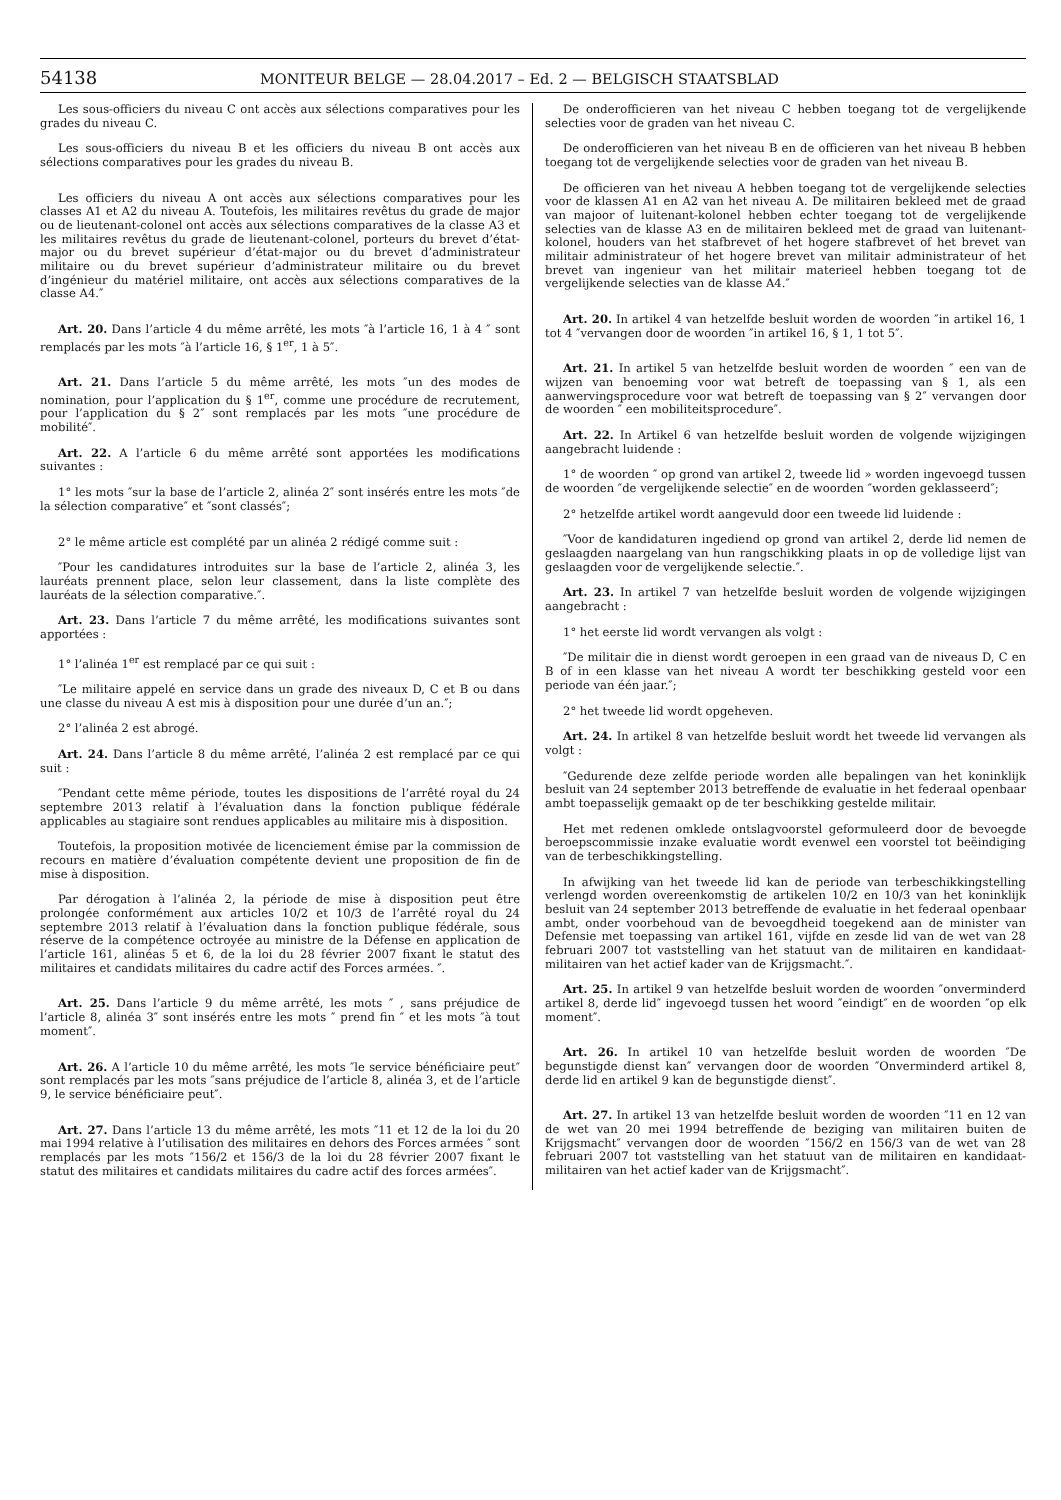54138 MONITEUR BELGE — 28.04.2017 – Ed. 2 — BELGISCH STAATSBLAD
Les sous-officiers du niveau C ont accès aux sélections comparatives pour les grades du niveau C.
Les sous-officiers du niveau B et les officiers du niveau B ont accès aux sélections comparatives pour les grades du niveau B.
Les officiers du niveau A ont accès aux sélections comparatives pour les classes A1 et A2 du niveau A. Toutefois, les militaires revêtus du grade de major ou de lieutenant-colonel ont accès aux sélections comparatives de la classe A3 et les militaires revêtus du grade de lieutenant-colonel, porteurs du brevet d’état-major ou du brevet supérieur d’état-major ou du brevet d’administrateur militaire ou du brevet supérieur d’administrateur militaire ou du brevet d’ingénieur du matériel militaire, ont accès aux sélections comparatives de la classe A4.″
Art. 20. Dans l’article 4 du même arrêté, les mots ″à l’article 16, 1 à 4 ″ sont remplacés par les mots ″à l’article 16, § 1<sup>er</sup>, 1 à 5″.
Art. 21. Dans l’article 5 du même arrêté, les mots ″un des modes de nomination, pour l’application du § 1<sup>er</sup>, comme une procédure de recrutement, pour l’application du § 2″ sont remplacés par les mots ″une procédure de mobilité″.
Art. 22. A l’article 6 du même arrêté sont apportées les modifications suivantes :
1° les mots ″sur la base de l’article 2, alinéa 2″ sont insérés entre les mots ″de la sélection comparative″ et ″sont classés″;
2° le même article est complété par un alinéa 2 rédigé comme suit :
″Pour les candidatures introduites sur la base de l’article 2, alinéa 3, les lauréats prennent place, selon leur classement, dans la liste complète des lauréats de la sélection comparative.″.
Art. 23. Dans l’article 7 du même arrêté, les modifications suivantes sont apportées :
1° l’alinéa 1<sup>er</sup> est remplacé par ce qui suit :
″Le militaire appelé en service dans un grade des niveaux D, C et B ou dans une classe du niveau A est mis à disposition pour une durée d’un an.″;
2° l’alinéa 2 est abrogé.
Art. 24. Dans l’article 8 du même arrêté, l’alinéa 2 est remplacé par ce qui suit :
″Pendant cette même période, toutes les dispositions de l’arrêté royal du 24 septembre 2013 relatif à l’évaluation dans la fonction publique fédérale applicables au stagiaire sont rendues applicables au militaire mis à disposition.
Toutefois, la proposition motivée de licenciement émise par la commission de recours en matière d’évaluation compétente devient une proposition de fin de mise à disposition.
Par dérogation à l’alinéa 2, la période de mise à disposition peut être prolongée conformément aux articles 10/2 et 10/3 de l’arrêté royal du 24 septembre 2013 relatif à l’évaluation dans la fonction publique fédérale, sous réserve de la compétence octroyée au ministre de la Défense en application de l’article 161, alinéas 5 et 6, de la loi du 28 février 2007 fixant le statut des militaires et candidats militaires du cadre actif des Forces armées. ″.
Art. 25. Dans l’article 9 du même arrêté, les mots ″ , sans préjudice de l’article 8, alinéa 3″ sont insérés entre les mots ″ prend fin ″ et les mots ″à tout moment″.
Art. 26. A l’article 10 du même arrêté, les mots ″le service bénéficiaire peut″ sont remplacés par les mots ″sans préjudice de l’article 8, alinéa 3, et de l’article 9, le service bénéficiaire peut″.
Art. 27. Dans l’article 13 du même arrêté, les mots ″11 et 12 de la loi du 20 mai 1994 relative à l’utilisation des militaires en dehors des Forces armées ″ sont remplacés par les mots ″156/2 et 156/3 de la loi du 28 février 2007 fixant le statut des militaires et candidats militaires du cadre actif des forces armées″.
De onderofficieren van het niveau C hebben toegang tot de vergelijkende selecties voor de graden van het niveau C.
De onderofficieren van het niveau B en de officieren van het niveau B hebben toegang tot de vergelijkende selecties voor de graden van het niveau B.
De officieren van het niveau A hebben toegang tot de vergelijkende selecties voor de klassen A1 en A2 van het niveau A. De militairen bekleed met de graad van majoor of luitenant-kolonel hebben echter toegang tot de vergelijkende selecties van de klasse A3 en de militairen bekleed met de graad van luitenant-kolonel, houders van het stafbrevet of het hogere stafbrevet of het brevet van militair administrateur of het hogere brevet van militair administrateur of het brevet van ingenieur van het militair materieel hebben toegang tot de vergelijkende selecties van de klasse A4.″
Art. 20. In artikel 4 van hetzelfde besluit worden de woorden ″in artikel 16, 1 tot 4 ″vervangen door de woorden ″in artikel 16, § 1, 1 tot 5″.
Art. 21. In artikel 5 van hetzelfde besluit worden de woorden ″ een van de wijzen van benoeming voor wat betreft de toepassing van § 1, als een aanwervingsprocedure voor wat betreft de toepassing van § 2″ vervangen door de woorden ″ een mobiliteitsprocedure″.
Art. 22. In Artikel 6 van hetzelfde besluit worden de volgende wijzigingen aangebracht luidende :
1° de woorden ″ op grond van artikel 2, tweede lid » worden ingevoegd tussen de woorden ″de vergelijkende selectie″ en de woorden ″worden geklasseerd″;
2° hetzelfde artikel wordt aangevuld door een tweede lid luidende :
″Voor de kandidaturen ingediend op grond van artikel 2, derde lid nemen de geslaagden naargelang van hun rangschikking plaats in op de volledige lijst van geslaagden voor de vergelijkende selectie.″.
Art. 23. In artikel 7 van hetzelfde besluit worden de volgende wijzigingen aangebracht :
1° het eerste lid wordt vervangen als volgt :
″De militair die in dienst wordt geroepen in een graad van de niveaus D, C en B of in een klasse van het niveau A wordt ter beschikking gesteld voor een periode van één jaar.″;
2° het tweede lid wordt opgeheven.
Art. 24. In artikel 8 van hetzelfde besluit wordt het tweede lid vervangen als volgt :
″Gedurende deze zelfde periode worden alle bepalingen van het koninklijk besluit van 24 september 2013 betreffende de evaluatie in het federaal openbaar ambt toepasselijk gemaakt op de ter beschikking gestelde militair.
Het met redenen omklede ontslagvoorstel geformuleerd door de bevoegde beroepscommissie inzake evaluatie wordt evenwel een voorstel tot beëindiging van de terbeschikkingstelling.
In afwijking van het tweede lid kan de periode van terbeschikkingstelling verlengd worden overeenkomstig de artikelen 10/2 en 10/3 van het koninklijk besluit van 24 september 2013 betreffende de evaluatie in het federaal openbaar ambt, onder voorbehoud van de bevoegdheid toegekend aan de minister van Defensie met toepassing van artikel 161, vijfde en zesde lid van de wet van 28 februari 2007 tot vaststelling van het statuut van de militairen en kandidaat-militairen van het actief kader van de Krijgsmacht.″.
Art. 25. In artikel 9 van hetzelfde besluit worden de woorden ″onverminderd artikel 8, derde lid″ ingevoegd tussen het woord ″eindigt″ en de woorden ″op elk moment″.
Art. 26. In artikel 10 van hetzelfde besluit worden de woorden ″De begunstigde dienst kan″ vervangen door de woorden ″Onverminderd artikel 8, derde lid en artikel 9 kan de begunstigde dienst″.
Art. 27. In artikel 13 van hetzelfde besluit worden de woorden ″11 en 12 van de wet van 20 mei 1994 betreffende de beziging van militairen buiten de Krijgsmacht″ vervangen door de woorden ″156/2 en 156/3 van de wet van 28 februari 2007 tot vaststelling van het statuut van de militairen en kandidaat-militairen van het actief kader van de Krijgsmacht″.